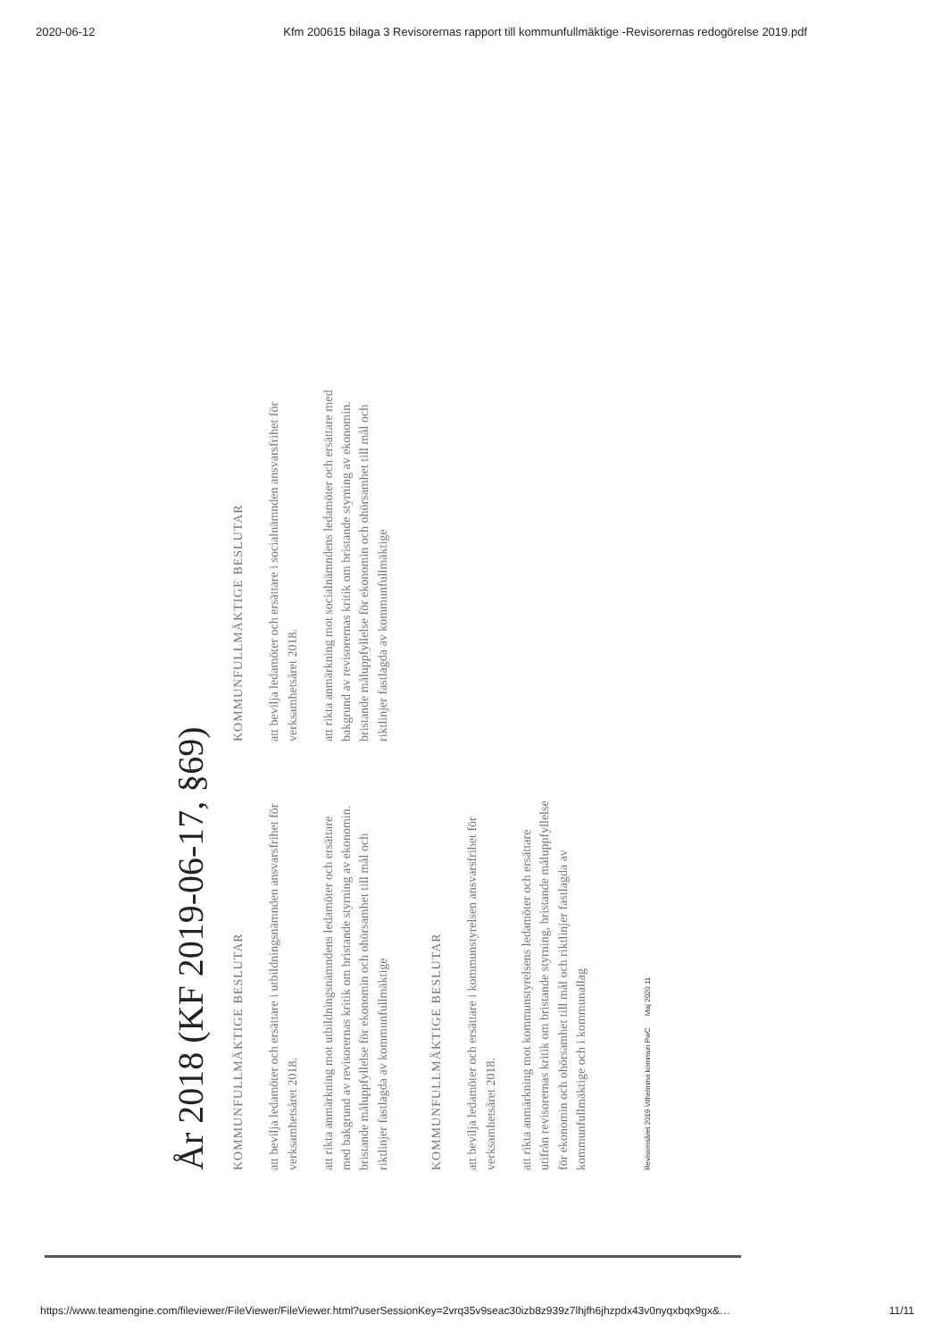2020-06-12 Kfm 200615 bilaga 3 Revisorernas rapport till kommunfullmäktige -Revisorernas redogörelse 2019.pdf
År 2018 (KF 2019-06-17, §69)
KOMMUNFULLMÄKTIGE BESLUTAR
att bevilja ledamöter och ersättare i utbildningsnämnden ansvarsfrihet för verksamhetsåret 2018.
att rikta anmärkning mot utbildningsnämndens ledamöter och ersättare med bakgrund av revisorernas kritik om bristande styrning av ekonomin. bristande måluppfyllelse för ekonomin och ohörsamhet till mål och riktlinjer fastlagda av kommunfullmäktige
KOMMUNFULLMÄKTIGE BESLUTAR
att bevilja ledamöter och ersättare i kommunstyrelsen ansvarsfrihet för verksamhetsåret 2018.
att rikta anmärkning mot kommunstyrelsens ledamöter och ersättare utifrån revisorernas kritik om bristande styrning, bristande måluppfyllelse för ekonomin och ohörsamhet till mål och riktlinjer fastlagda av kommunfullmäktige och i kommunallag
KOMMUNFULLMÄKTIGE BESLUTAR
att bevilja ledamöter och ersättare i socialnämnden ansvarsfrihet för verksamhetsåret 2018.
att rikta anmärkning mot socialnämndens ledamöter och ersättare med bakgrund av revisorernas kritik om bristande styrning av ekonomin. bristande måluppfyllelse för ekonomin och ohörsamhet till mål och riktlinjer fastlagda av kommunfullmäktige
Revisionsåret 2019 Vilhelmina kommun PwC Maj 2020 11
https://www.teamengine.com/fileviewer/FileViewer/FileViewer.html?userSessionKey=2vrq35v9seac30izb8z939z7lhjfh6jhzpdx43v0nyqxbqx9gx&… 11/11